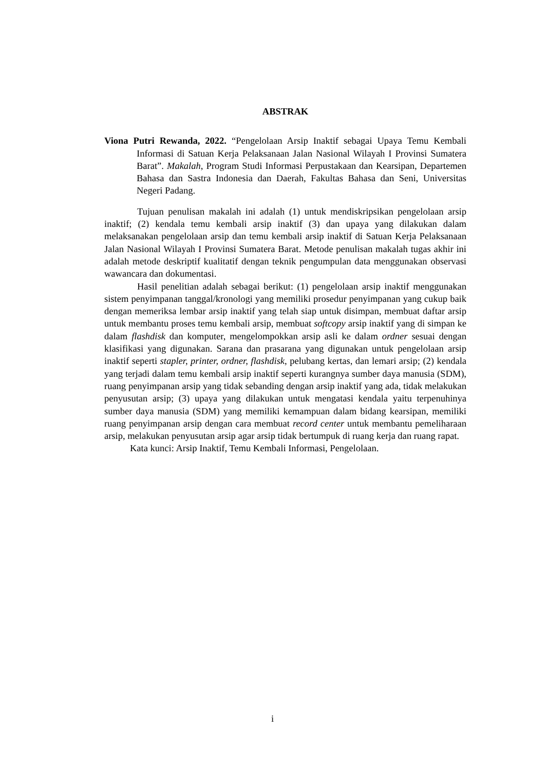ABSTRAK
Viona Putri Rewanda, 2022. “Pengelolaan Arsip Inaktif sebagai Upaya Temu Kembali Informasi di Satuan Kerja Pelaksanaan Jalan Nasional Wilayah I Provinsi Sumatera Barat”. Makalah, Program Studi Informasi Perpustakaan dan Kearsipan, Departemen Bahasa dan Sastra Indonesia dan Daerah, Fakultas Bahasa dan Seni, Universitas Negeri Padang.
Tujuan penulisan makalah ini adalah (1) untuk mendiskripsikan pengelolaan arsip inaktif; (2) kendala temu kembali arsip inaktif (3) dan upaya yang dilakukan dalam melaksanakan pengelolaan arsip dan temu kembali arsip inaktif di Satuan Kerja Pelaksanaan Jalan Nasional Wilayah I Provinsi Sumatera Barat. Metode penulisan makalah tugas akhir ini adalah metode deskriptif kualitatif dengan teknik pengumpulan data menggunakan observasi wawancara dan dokumentasi.
Hasil penelitian adalah sebagai berikut: (1) pengelolaan arsip inaktif menggunakan sistem penyimpanan tanggal/kronologi yang memiliki prosedur penyimpanan yang cukup baik dengan memeriksa lembar arsip inaktif yang telah siap untuk disimpan, membuat daftar arsip untuk membantu proses temu kembali arsip, membuat softcopy arsip inaktif yang di simpan ke dalam flashdisk dan komputer, mengelompokkan arsip asli ke dalam ordner sesuai dengan klasifikasi yang digunakan. Sarana dan prasarana yang digunakan untuk pengelolaan arsip inaktif seperti stapler, printer, ordner, flashdisk, pelubang kertas, dan lemari arsip; (2) kendala yang terjadi dalam temu kembali arsip inaktif seperti kurangnya sumber daya manusia (SDM), ruang penyimpanan arsip yang tidak sebanding dengan arsip inaktif yang ada, tidak melakukan penyusutan arsip; (3) upaya yang dilakukan untuk mengatasi kendala yaitu terpenuhinya sumber daya manusia (SDM) yang memiliki kemampuan dalam bidang kearsipan, memiliki ruang penyimpanan arsip dengan cara membuat record center untuk membantu pemeliharaan arsip, melakukan penyusutan arsip agar arsip tidak bertumpuk di ruang kerja dan ruang rapat.
Kata kunci: Arsip Inaktif, Temu Kembali Informasi, Pengelolaan.
i